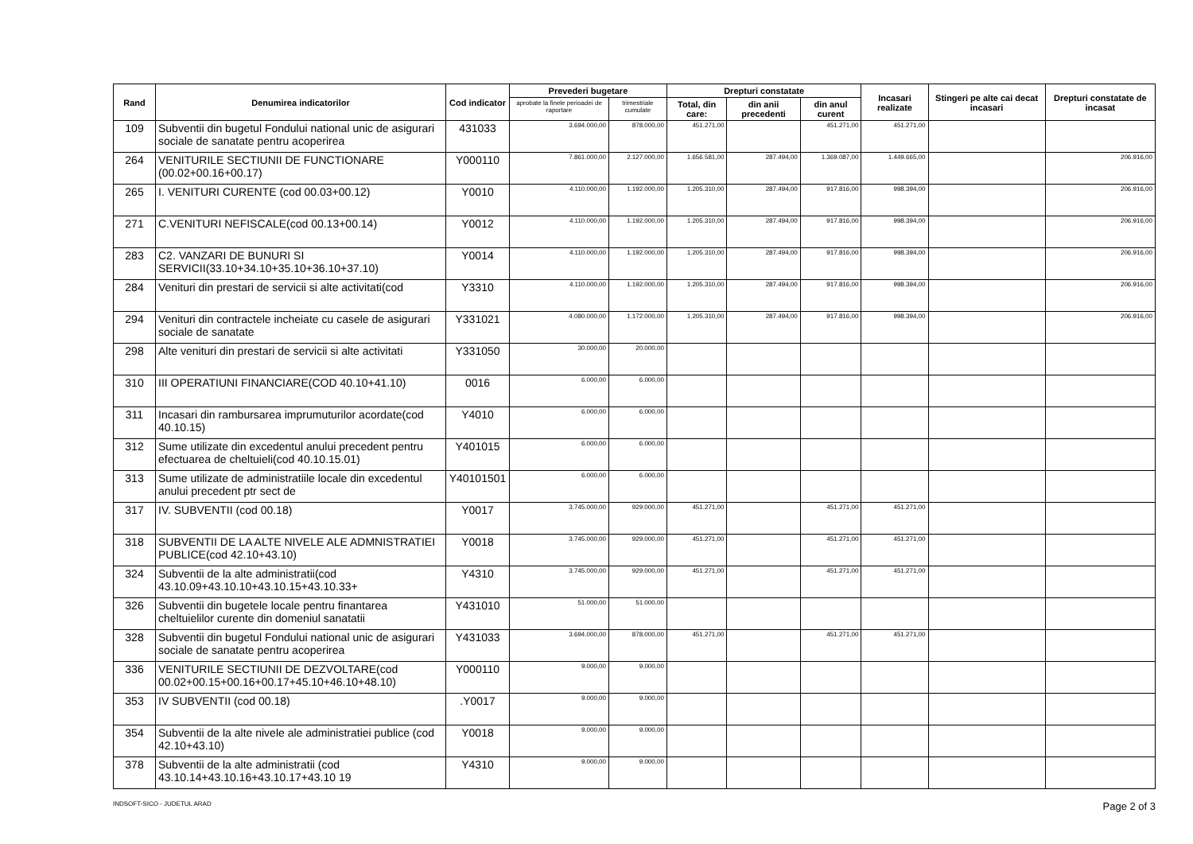| Rand | Denumirea indicatorilor | Cod indicator | Prevederi bugetare | | Drepturi constatate | | | Incasari realizate | Stingeri pe alte cai decat incasari | Drepturi constatate de incasat |
| --- | --- | --- | --- | --- | --- | --- | --- | --- | --- | --- |
| | | | aprobate la finele perioadei de raportare | trimestriale cumulate | Total, din care: | din anii precedenti | din anul curent | | | |
| 109 | Subventii din bugetul Fondului national unic de asigurari sociale de sanatate pentru acoperirea | 431033 | 3.694.000,00 | 878.000,00 | 451.271,00 | | 451.271,00 | 451.271,00 | | |
| 264 | VENITURILE SECTIUNII DE FUNCTIONARE (00.02+00.16+00.17) | Y000110 | 7.861.000,00 | 2.127.000,00 | 1.656.581,00 | 287.494,00 | 1.369.087,00 | 1.449.665,00 | | 206.916,00 |
| 265 | I. VENITURI CURENTE (cod 00.03+00.12) | Y0010 | 4.110.000,00 | 1.192.000,00 | 1.205.310,00 | 287.494,00 | 917.816,00 | 998.394,00 | | 206.916,00 |
| 271 | C.VENITURI NEFISCALE(cod 00.13+00.14) | Y0012 | 4.110.000,00 | 1.192.000,00 | 1.205.310,00 | 287.494,00 | 917.816,00 | 998.394,00 | | 206.916,00 |
| 283 | C2. VANZARI DE BUNURI SI SERVICII(33.10+34.10+35.10+36.10+37.10) | Y0014 | 4.110.000,00 | 1.192.000,00 | 1.205.310,00 | 287.494,00 | 917.816,00 | 998.394,00 | | 206.916,00 |
| 284 | Venituri din prestari de servicii si alte activitati(cod | Y3310 | 4.110.000,00 | 1.192.000,00 | 1.205.310,00 | 287.494,00 | 917.816,00 | 998.394,00 | | 206.916,00 |
| 294 | Venituri din contractele incheiate cu casele de asigurari sociale de sanatate | Y331021 | 4.080.000,00 | 1.172.000,00 | 1.205.310,00 | 287.494,00 | 917.816,00 | 998.394,00 | | 206.916,00 |
| 298 | Alte venituri din prestari de servicii si alte activitati | Y331050 | 30.000,00 | 20.000,00 | | | | | | |
| 310 | III OPERATIUNI FINANCIARE(COD 40.10+41.10) | 0016 | 6.000,00 | 6.000,00 | | | | | | |
| 311 | Incasari din rambursarea imprumuturilor acordate(cod 40.10.15) | Y4010 | 6.000,00 | 6.000,00 | | | | | | |
| 312 | Sume utilizate din excedentul anului precedent pentru efectuarea de cheltuieli(cod 40.10.15.01) | Y401015 | 6.000,00 | 6.000,00 | | | | | | |
| 313 | Sume utilizate de administratiile locale din excedentul anului precedent ptr sect de | Y40101501 | 6.000,00 | 6.000,00 | | | | | | |
| 317 | IV. SUBVENTII (cod 00.18) | Y0017 | 3.745.000,00 | 929.000,00 | 451.271,00 | | 451.271,00 | 451.271,00 | | |
| 318 | SUBVENTII DE LA ALTE NIVELE ALE ADMNISTRATIEI PUBLICE(cod 42.10+43.10) | Y0018 | 3.745.000,00 | 929.000,00 | 451.271,00 | | 451.271,00 | 451.271,00 | | |
| 324 | Subventii de la alte administratii(cod 43.10.09+43.10.10+43.10.15+43.10.33+ | Y4310 | 3.745.000,00 | 929.000,00 | 451.271,00 | | 451.271,00 | 451.271,00 | | |
| 326 | Subventii din bugetele locale pentru finantarea cheltuielilor curente din domeniul sanatatii | Y431010 | 51.000,00 | 51.000,00 | | | | | | |
| 328 | Subventii din bugetul Fondului national unic de asigurari sociale de sanatate pentru acoperirea | Y431033 | 3.694.000,00 | 878.000,00 | 451.271,00 | | 451.271,00 | 451.271,00 | | |
| 336 | VENITURILE SECTIUNII DE DEZVOLTARE(cod 00.02+00.15+00.16+00.17+45.10+46.10+48.10) | Y000110 | 9.000,00 | 9.000,00 | | | | | | |
| 353 | IV SUBVENTII (cod 00.18) | .Y0017 | 9.000,00 | 9.000,00 | | | | | | |
| 354 | Subventii de la alte nivele ale administratiei publice (cod 42.10+43.10) | Y0018 | 9.000,00 | 9.000,00 | | | | | | |
| 378 | Subventii de la alte administratii (cod 43.10.14+43.10.16+43.10.17+43.10 19 | Y4310 | 9.000,00 | 9.000,00 | | | | | | |
INDSOFT-SICO - JUDETUL ARAD Page 2 of 3